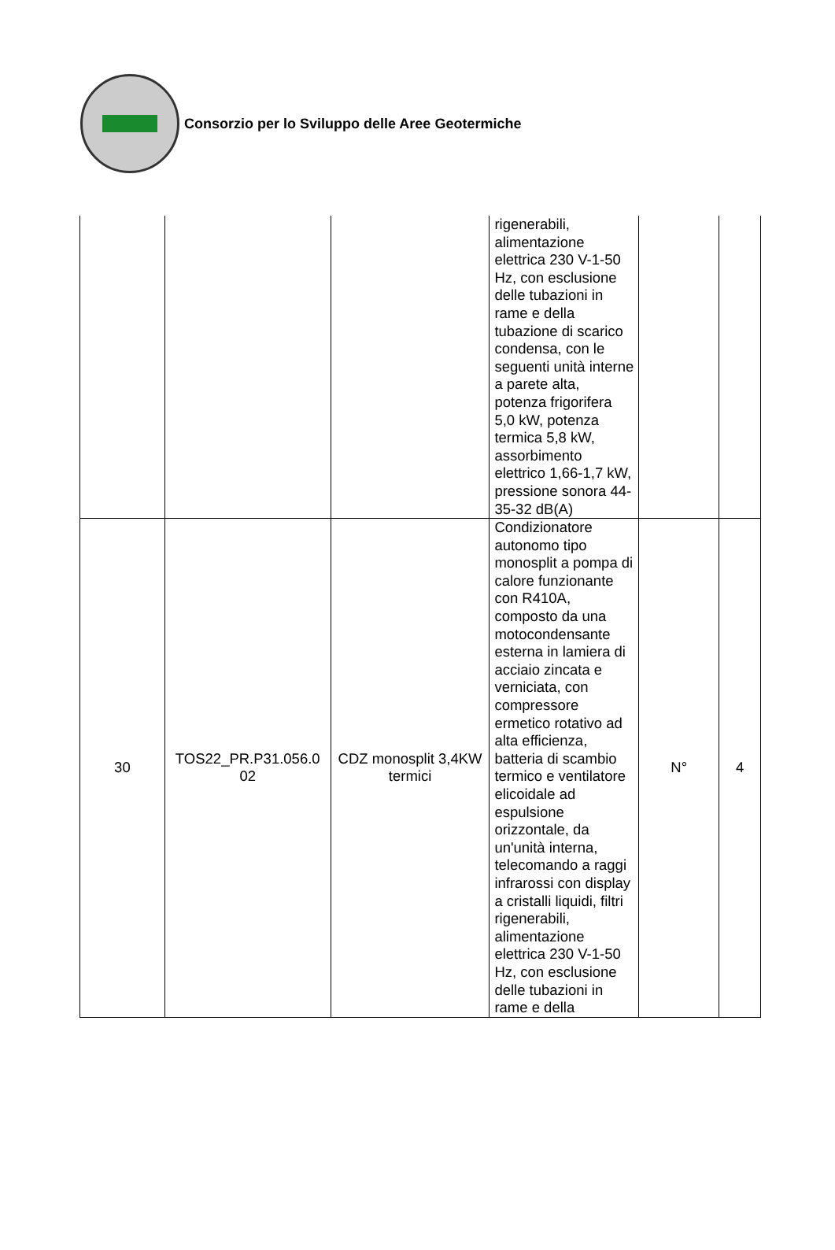Consorzio per lo Sviluppo delle Aree Geotermiche
| | | | rigenerabili, alimentazione elettrica 230 V-1-50 Hz, con esclusione delle tubazioni in rame e della tubazione di scarico condensa, con le seguenti unità interne a parete alta, potenza frigorifera 5,0 kW, potenza termica 5,8 kW, assorbimento elettrico 1,66-1,7 kW, pressione sonora 44-35-32 dB(A) | | |
| 30 | TOS22_PR.P31.056.0 02 | CDZ monosplit 3,4KW termici | Condizionatore autonomo tipo monosplit a pompa di calore funzionante con R410A, composto da una motocondensante esterna in lamiera di acciaio zincata e verniciata, con compressore ermetico rotativo ad alta efficienza, batteria di scambio termico e ventilatore elicoidale ad espulsione orizzontale, da un'unità interna, telecomando a raggi infrarossi con display a cristalli liquidi, filtri rigenerabili, alimentazione elettrica 230 V-1-50 Hz, con esclusione delle tubazioni in rame e della | N° | 4 |